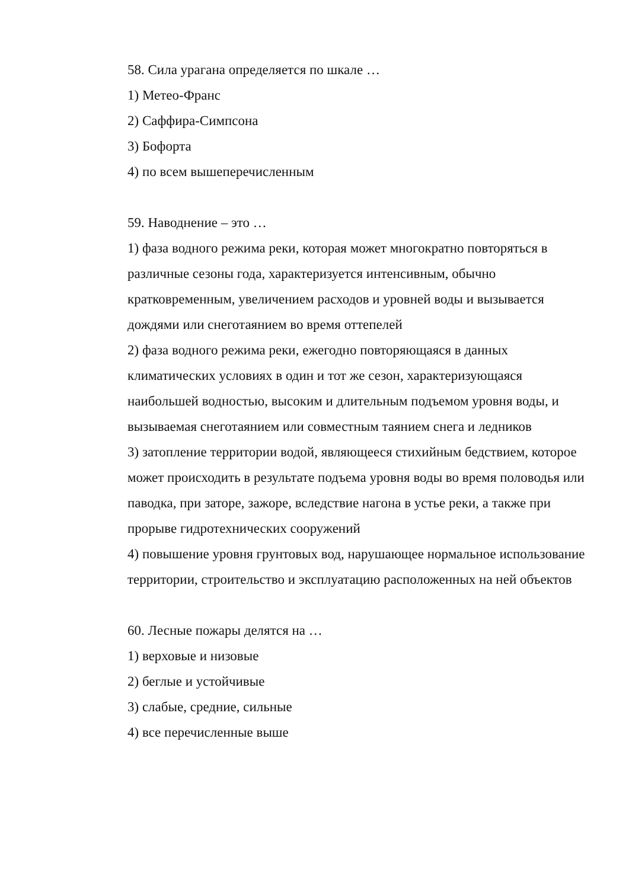58. Сила урагана определяется по шкале …
1) Метео-Франс
2) Саффира-Симпсона
3) Бофорта
4) по всем вышеперечисленным
59. Наводнение – это …
1) фаза водного режима реки, которая может многократно повторяться в различные сезоны года, характеризуется интенсивным, обычно кратковременным, увеличением расходов и уровней воды и вызывается дождями или снеготаянием во время оттепелей
2) фаза водного режима реки, ежегодно повторяющаяся в данных климатических условиях в один и тот же сезон, характеризующаяся наибольшей водностью, высоким и длительным подъемом уровня воды, и вызываемая снеготаянием или совместным таянием снега и ледников
3) затопление территории водой, являющееся стихийным бедствием, которое может происходить в результате подъема уровня воды во время половодья или паводка, при заторе, зажоре, вследствие нагона в устье реки, а также при прорыве гидротехнических сооружений
4) повышение уровня грунтовых вод, нарушающее нормальное использование территории, строительство и эксплуатацию расположенных на ней объектов
60. Лесные пожары делятся на …
1) верховые и низовые
2) беглые и устойчивые
3) слабые, средние, сильные
4) все перечисленные выше